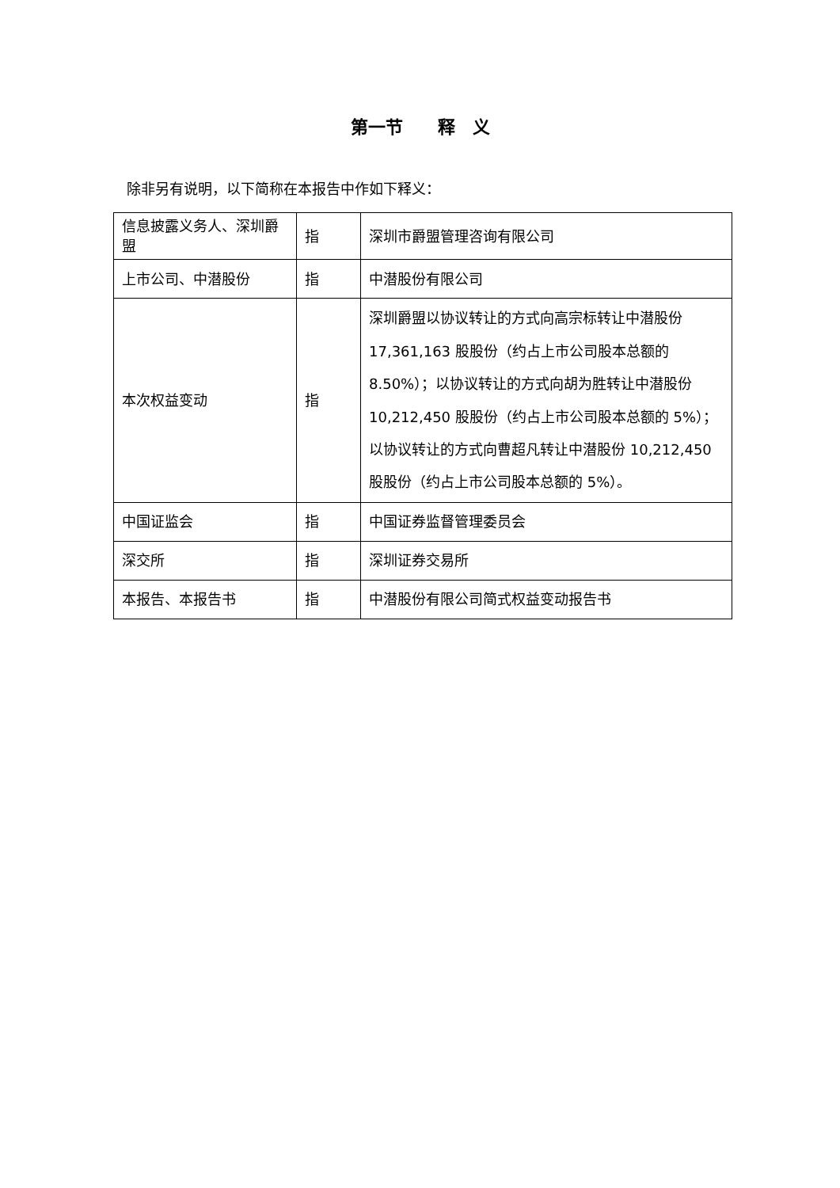第一节　　释　义
除非另有说明，以下简称在本报告中作如下释义：
| 信息披露义务人、深圳爵盟 | 指 | 深圳市爵盟管理咨询有限公司 |
| 上市公司、中潜股份 | 指 | 中潜股份有限公司 |
| 本次权益变动 | 指 | 深圳爵盟以协议转让的方式向高宗标转让中潜股份 17,361,163 股股份（约占上市公司股本总额的 8.50%）；以协议转让的方式向胡为胜转让中潜股份 10,212,450 股股份（约占上市公司股本总额的 5%）；以协议转让的方式向曹超凡转让中潜股份 10,212,450 股股份（约占上市公司股本总额的 5%）。 |
| 中国证监会 | 指 | 中国证券监督管理委员会 |
| 深交所 | 指 | 深圳证券交易所 |
| 本报告、本报告书 | 指 | 中潜股份有限公司简式权益变动报告书 |